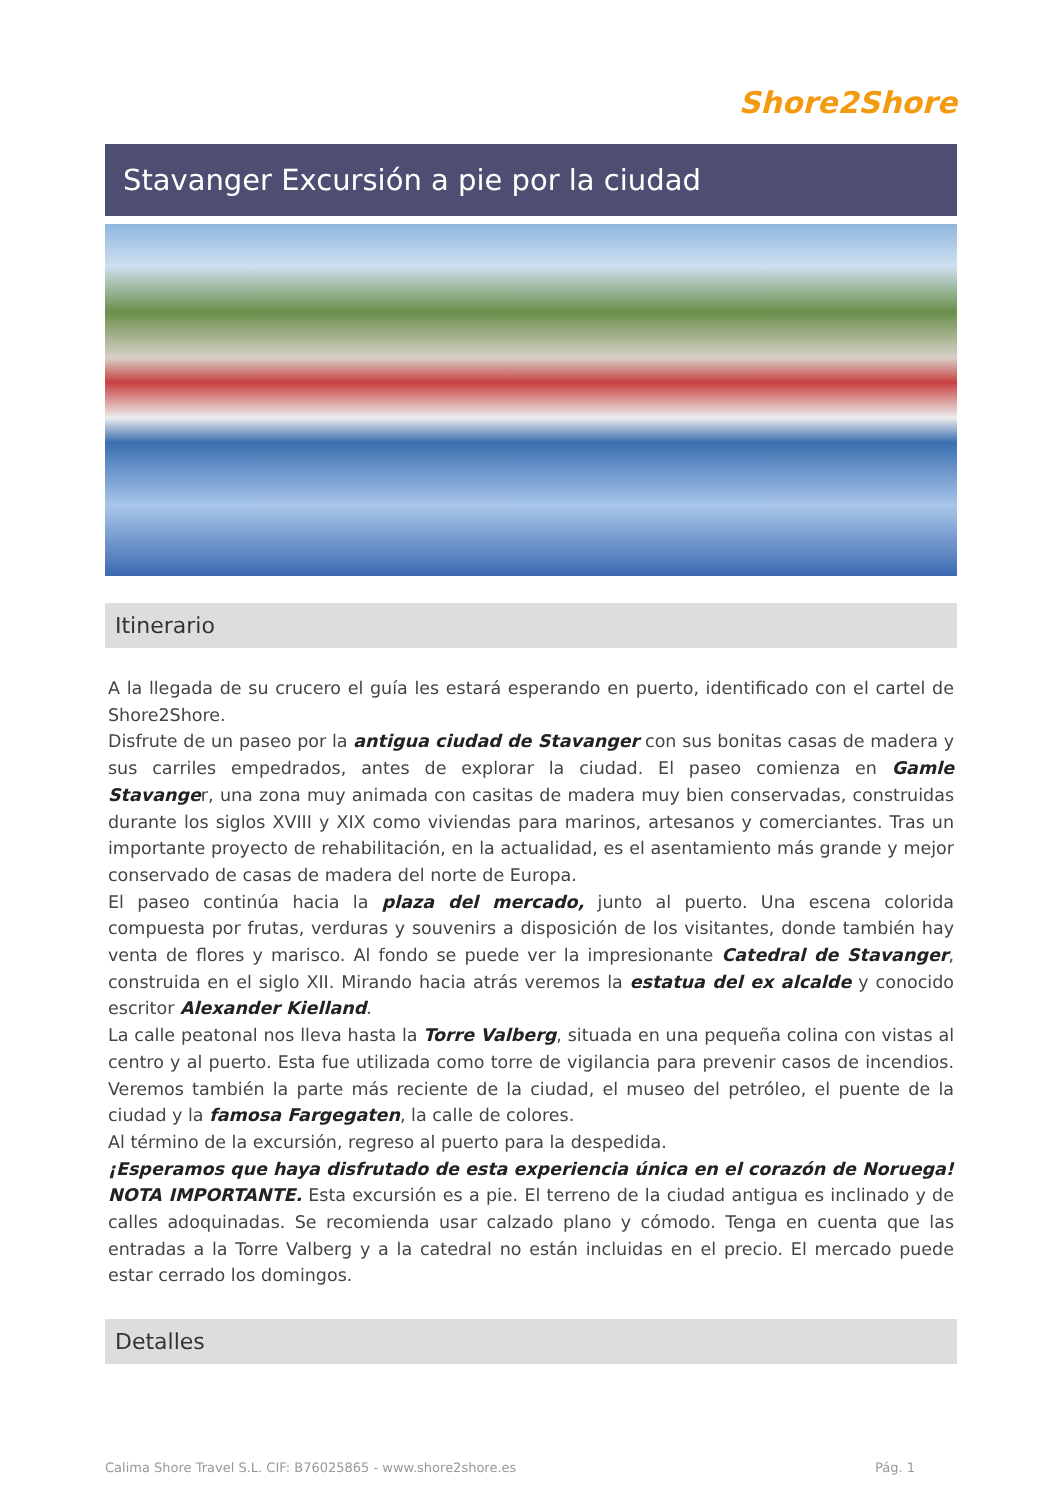Shore2Shore
Stavanger Excursión a pie por la ciudad
Itinerario
A la llegada de su crucero el guía les estará esperando en puerto, identificado con el cartel de Shore2Shore.
Disfrute de un paseo por la antigua ciudad de Stavanger con sus bonitas casas de madera y sus carriles empedrados, antes de explorar la ciudad. El paseo comienza en Gamle Stavanger, una zona muy animada con casitas de madera muy bien conservadas, construidas durante los siglos XVIII y XIX como viviendas para marinos, artesanos y comerciantes. Tras un importante proyecto de rehabilitación, en la actualidad, es el asentamiento más grande y mejor conservado de casas de madera del norte de Europa.
El paseo continúa hacia la plaza del mercado, junto al puerto. Una escena colorida compuesta por frutas, verduras y souvenirs a disposición de los visitantes, donde también hay venta de flores y marisco. Al fondo se puede ver la impresionante Catedral de Stavanger, construida en el siglo XII. Mirando hacia atrás veremos la estatua del ex alcalde y conocido escritor Alexander Kielland.
La calle peatonal nos lleva hasta la Torre Valberg, situada en una pequeña colina con vistas al centro y al puerto. Esta fue utilizada como torre de vigilancia para prevenir casos de incendios. Veremos también la parte más reciente de la ciudad, el museo del petróleo, el puente de la ciudad y la famosa Fargegaten, la calle de colores.
Al término de la excursión, regreso al puerto para la despedida.
¡Esperamos que haya disfrutado de esta experiencia única en el corazón de Noruega!
NOTA IMPORTANTE. Esta excursión es a pie. El terreno de la ciudad antigua es inclinado y de calles adoquinadas. Se recomienda usar calzado plano y cómodo. Tenga en cuenta que las entradas a la Torre Valberg y a la catedral no están incluidas en el precio. El mercado puede estar cerrado los domingos.
Detalles
Calima Shore Travel S.L. CIF: B76025865 - www.shore2shore.es Pág. 1